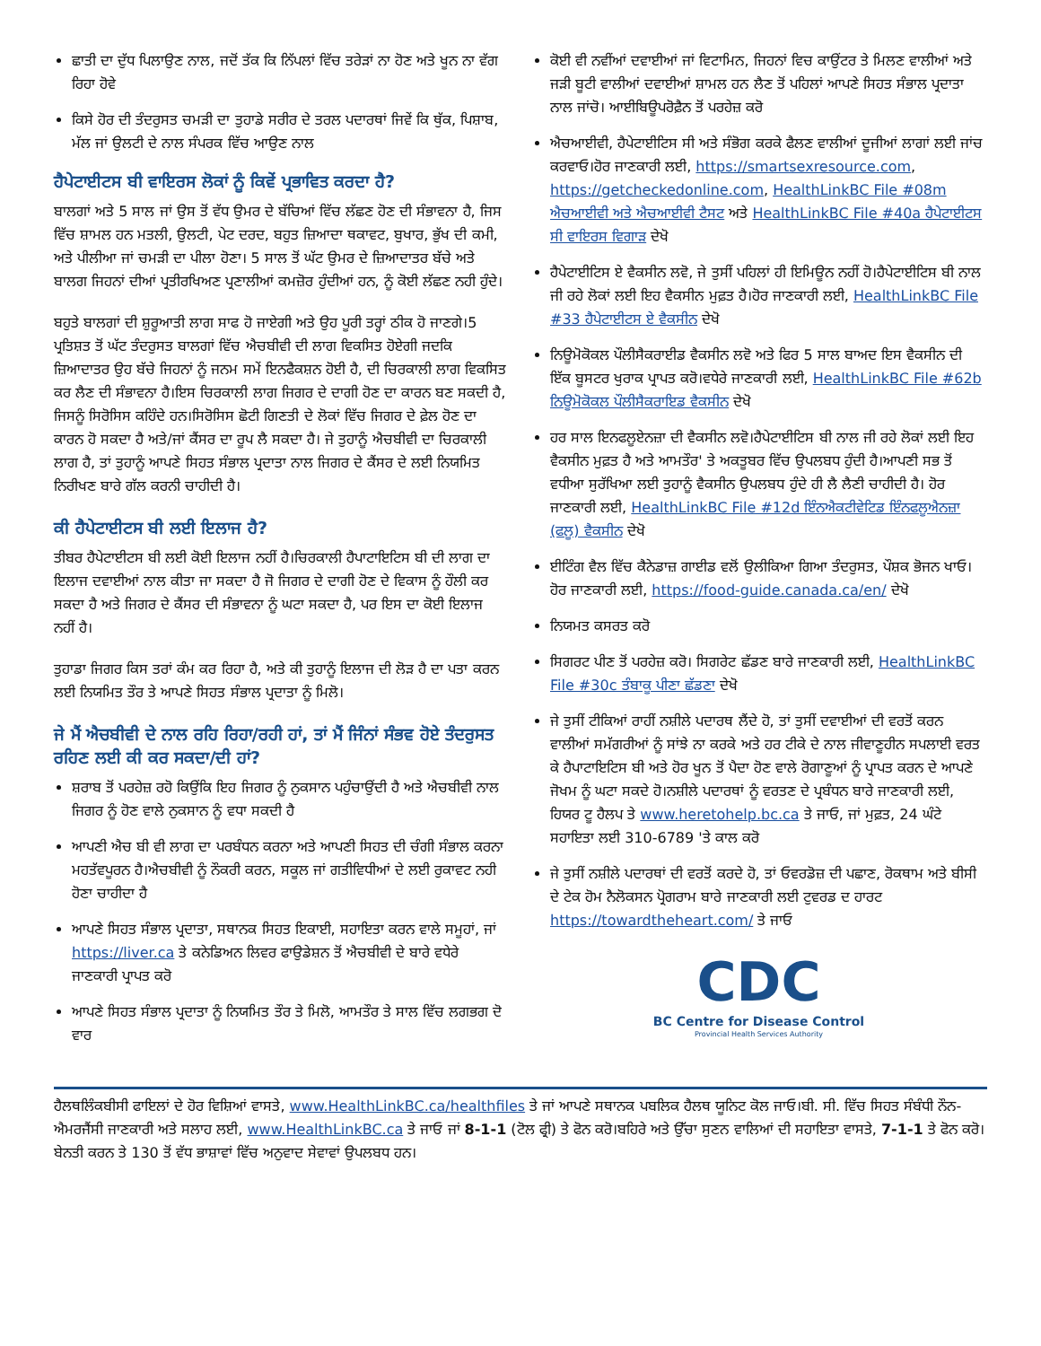ਛਾਤੀ ਦਾ ਦੁੱਧ ਪਿਲਾਉਣ ਨਾਲ, ਜਦੋਂ ਤੱਕ ਕਿ ਨਿੱਪਲਾਂ ਵਿੱਚ ਤਰੇੜਾਂ ਨਾ ਹੋਣ ਅਤੇ ਖੂਨ ਨਾ ਵੱਗ ਰਿਹਾ ਹੋਵੇ
ਕਿਸੇ ਹੋਰ ਦੀ ਤੰਦਰੁਸਤ ਚਮੜੀ ਦਾ ਤੁਹਾਡੇ ਸਰੀਰ ਦੇ ਤਰਲ ਪਦਾਰਥਾਂ ਜਿਵੇਂ ਕਿ ਥੁੱਕ, ਪਿਸ਼ਾਬ, ਮੱਲ ਜਾਂ ਉਲਟੀ ਦੇ ਨਾਲ ਸੰਪਰਕ ਵਿੱਚ ਆਉਣ ਨਾਲ
ਹੈਪੇਟਾਈਟਸ ਬੀ ਵਾਇਰਸ ਲੋਕਾਂ ਨੂੰ ਕਿਵੇਂ ਪ੍ਰਭਾਵਿਤ ਕਰਦਾ ਹੈ?
ਬਾਲਗਾਂ ਅਤੇ 5 ਸਾਲ ਜਾਂ ਉਸ ਤੋਂ ਵੱਧ ਉਮਰ ਦੇ ਬੱਚਿਆਂ ਵਿੱਚ ਲੱਛਣ ਹੋਣ ਦੀ ਸੰਭਾਵਨਾ ਹੈ, ਜਿਸ ਵਿੱਚ ਸ਼ਾਮਲ ਹਨ ਮਤਲੀ, ਉਲਟੀ, ਪੇਟ ਦਰਦ, ਬਹੁਤ ਜ਼ਿਆਦਾ ਥਕਾਵਟ, ਬੁਖਾਰ, ਭੁੱਖ ਦੀ ਕਮੀ, ਅਤੇ ਪੀਲੀਆ ਜਾਂ ਚਮੜੀ ਦਾ ਪੀਲਾ ਹੋਣਾ। 5 ਸਾਲ ਤੋਂ ਘੱਟ ਉਮਰ ਦੇ ਜ਼ਿਆਦਾਤਰ ਬੱਚੇ ਅਤੇ ਬਾਲਗ ਜਿਹਨਾਂ ਦੀਆਂ ਪ੍ਰਤੀਰਖਿਅਣ ਪ੍ਰਣਾਲੀਆਂ ਕਮਜ਼ੋਰ ਹੁੰਦੀਆਂ ਹਨ, ਨੂੰ ਕੋਈ ਲੱਛਣ ਨਹੀ ਹੁੰਦੇ।
ਬਹੁਤੇ ਬਾਲਗਾਂ ਦੀ ਸ਼ੁਰੂਆਤੀ ਲਾਗ ਸਾਫ ਹੋ ਜਾਏਗੀ ਅਤੇ ਉਹ ਪੂਰੀ ਤਰ੍ਹਾਂ ਠੀਕ ਹੋ ਜਾਣਗੇ।5 ਪ੍ਰਤਿਸ਼ਤ ਤੋਂ ਘੱਟ ਤੰਦਰੁਸਤ ਬਾਲਗਾਂ ਵਿੱਚ ਐਚਬੀਵੀ ਦੀ ਲਾਗ ਵਿਕਸਿਤ ਹੋਏਗੀ ਜਦਕਿ ਜ਼ਿਆਦਾਤਰ ਉਹ ਬੱਚੇ ਜਿਹਨਾਂ ਨੂੰ ਜਨਮ ਸਮੇਂ ਇਨਫੈਕਸ਼ਨ ਹੋਈ ਹੈ, ਦੀ ਚਿਰਕਾਲੀ ਲਾਗ ਵਿਕਸਿਤ ਕਰ ਲੈਣ ਦੀ ਸੰਭਾਵਨਾ ਹੈ।ਇਸ ਚਿਰਕਾਲੀ ਲਾਗ ਜਿਗਰ ਦੇ ਦਾਗੀ ਹੋਣ ਦਾ ਕਾਰਨ ਬਣ ਸਕਦੀ ਹੈ, ਜਿਸਨੂੰ ਸਿਰੋਸਿਸ ਕਹਿੰਦੇ ਹਨ।ਸਿਰੋਸਿਸ ਛੋਟੀ ਗਿਣਤੀ ਦੇ ਲੋਕਾਂ ਵਿੱਚ ਜਿਗਰ ਦੇ ਫ਼ੇਲ ਹੋਣ ਦਾ ਕਾਰਨ ਹੋ ਸਕਦਾ ਹੈ ਅਤੇ/ਜਾਂ ਕੈਂਸਰ ਦਾ ਰੂਪ ਲੈ ਸਕਦਾ ਹੈ। ਜੇ ਤੁਹਾਨੂੰ ਐਚਬੀਵੀ ਦਾ ਚਿਰਕਾਲੀ ਲਾਗ ਹੈ, ਤਾਂ ਤੁਹਾਨੂੰ ਆਪਣੇ ਸਿਹਤ ਸੰਭਾਲ ਪ੍ਰਦਾਤਾ ਨਾਲ ਜਿਗਰ ਦੇ ਕੈਂਸਰ ਦੇ ਲਈ ਨਿਯਮਿਤ ਨਿਰੀਖਣ ਬਾਰੇ ਗੱਲ ਕਰਨੀ ਚਾਹੀਦੀ ਹੈ।
ਕੀ ਹੈਪੇਟਾਈਟਸ ਬੀ ਲਈ ਇਲਾਜ ਹੈ?
ਤੀਬਰ ਹੈਪੇਟਾਈਟਸ ਬੀ ਲਈ ਕੋਈ ਇਲਾਜ ਨਹੀਂ ਹੈ।ਚਿਰਕਾਲੀ ਹੈਪਾਟਾਇਟਿਸ ਬੀ ਦੀ ਲਾਗ ਦਾ ਇਲਾਜ ਦਵਾਈਆਂ ਨਾਲ ਕੀਤਾ ਜਾ ਸਕਦਾ ਹੈ ਜੋ ਜਿਗਰ ਦੇ ਦਾਗੀ ਹੋਣ ਦੇ ਵਿਕਾਸ ਨੂੰ ਹੌਲੀ ਕਰ ਸਕਦਾ ਹੈ ਅਤੇ ਜਿਗਰ ਦੇ ਕੈਂਸਰ ਦੀ ਸੰਭਾਵਨਾ ਨੂੰ ਘਟਾ ਸਕਦਾ ਹੈ, ਪਰ ਇਸ ਦਾ ਕੋਈ ਇਲਾਜ ਨਹੀਂ ਹੈ।
ਤੁਹਾਡਾ ਜਿਗਰ ਕਿਸ ਤਰਾਂ ਕੰਮ ਕਰ ਰਿਹਾ ਹੈ, ਅਤੇ ਕੀ ਤੁਹਾਨੂੰ ਇਲਾਜ ਦੀ ਲੋੜ ਹੈ ਦਾ ਪਤਾ ਕਰਨ ਲਈ ਨਿਯਮਿਤ ਤੌਰ ਤੇ ਆਪਣੇ ਸਿਹਤ ਸੰਭਾਲ ਪ੍ਰਦਾਤਾ ਨੂੰ ਮਿਲੋ।
ਜੇ ਮੈਂ ਐਚਬੀਵੀ ਦੇ ਨਾਲ ਰਹਿ ਰਿਹਾ/ਰਹੀ ਹਾਂ, ਤਾਂ ਮੈਂ ਜਿੰਨਾਂ ਸੰਭਵ ਹੋਏ ਤੰਦਰੁਸਤ ਰਹਿਣ ਲਈ ਕੀ ਕਰ ਸਕਦਾ/ਦੀ ਹਾਂ?
ਸ਼ਰਾਬ ਤੋਂ ਪਰਹੇਜ਼ ਰਹੋ ਕਿਉਂਕਿ ਇਹ ਜਿਗਰ ਨੂੰ ਨੁਕਸਾਨ ਪਹੁੰਚਾਉਂਦੀ ਹੈ ਅਤੇ ਐਚਬੀਵੀ ਨਾਲ ਜਿਗਰ ਨੂੰ ਹੋਣ ਵਾਲੇ ਨੁਕਸਾਨ ਨੂੰ ਵਧਾ ਸਕਦੀ ਹੈ
ਆਪਣੀ ਐਚ ਬੀ ਵੀ ਲਾਗ ਦਾ ਪਰਬੰਧਨ ਕਰਨਾ ਅਤੇ ਆਪਣੀ ਸਿਹਤ ਦੀ ਚੰਗੀ ਸੰਭਾਲ ਕਰਨਾ ਮਹਤੱਵਪੂਰਨ ਹੈ।ਐਚਬੀਵੀ ਨੂੰ ਨੌਕਰੀ ਕਰਨ, ਸਕੂਲ ਜਾਂ ਗਤੀਵਿਧੀਆਂ ਦੇ ਲਈ ਰੁਕਾਵਟ ਨਹੀ ਹੋਣਾ ਚਾਹੀਦਾ ਹੈ
ਆਪਣੇ ਸਿਹਤ ਸੰਭਾਲ ਪ੍ਰਦਾਤਾ, ਸਥਾਨਕ ਸਿਹਤ ਇਕਾਈ, ਸਹਾਇਤਾ ਕਰਨ ਵਾਲੇ ਸਮੂਹਾਂ, ਜਾਂ https://liver.ca ਤੇ ਕਨੇਡਿਅਨ ਲਿਵਰ ਫਾਉਡੇਸ਼ਨ ਤੋਂ ਐਚਬੀਵੀ ਦੇ ਬਾਰੇ ਵਧੇਰੇ ਜਾਣਕਾਰੀ ਪ੍ਰਾਪਤ ਕਰੋ
ਆਪਣੇ ਸਿਹਤ ਸੰਭਾਲ ਪ੍ਰਦਾਤਾ ਨੂੰ ਨਿਯਮਿਤ ਤੌਰ ਤੇ ਮਿਲੋ, ਆਮਤੌਰ ਤੇ ਸਾਲ ਵਿੱਚ ਲਗਭਗ ਦੋ ਵਾਰ
ਕੋਈ ਵੀ ਨਵੀਂਆਂ ਦਵਾਈਆਂ ਜਾਂ ਵਿਟਾਮਿਨ, ਜਿਹਨਾਂ ਵਿਚ ਕਾਉਂਟਰ ਤੇ ਮਿਲਣ ਵਾਲੀਆਂ ਅਤੇ ਜੜੀ ਬੂਟੀ ਵਾਲੀਆਂ ਦਵਾਈਆਂ ਸ਼ਾਮਲ ਹਨ ਲੈਣ ਤੋਂ ਪਹਿਲਾਂ ਆਪਣੇ ਸਿਹਤ ਸੰਭਾਲ ਪ੍ਰਦਾਤਾ ਨਾਲ ਜਾਂਚੋ। ਆਈਬਿਊਪਰੋਫ਼ੈਨ ਤੋਂ ਪਰਹੇਜ਼ ਕਰੋ
ਐਚਆਈਵੀ, ਹੈਪੇਟਾਈਟਿਸ ਸੀ ਅਤੇ ਸੰਭੋਗ ਕਰਕੇ ਫੈਲਣ ਵਾਲੀਆਂ ਦੂਜੀਆਂ ਲਾਗਾਂ ਲਈ ਜਾਂਚ ਕਰਵਾਓ।ਹੋਰ ਜਾਣਕਾਰੀ ਲਈ, https://smartsexresource.com, https://getcheckedonline.com, HealthLinkBC File #08m ਐਚਆਈਵੀ ਅਤੇ ਐਚਆਈਵੀ ਟੈਸਟ ਅਤੇ HealthLinkBC File #40a ਹੈਪੇਟਾਈਟਸ ਸੀ ਵਾਇਰਸ ਵਿਗਾੜ ਦੇਖੋ
ਹੈਪੇਟਾਈਟਿਸ ਏ ਵੈਕਸੀਨ ਲਵੋ, ਜੇ ਤੁਸੀਂ ਪਹਿਲਾਂ ਹੀ ਇਮਿਊਨ ਨਹੀਂ ਹੋ।ਹੈਪੇਟਾਈਟਿਸ ਬੀ ਨਾਲ ਜੀ ਰਹੇ ਲੋਕਾਂ ਲਈ ਇਹ ਵੈਕਸੀਨ ਮੁਫ਼ਤ ਹੈ।ਹੋਰ ਜਾਣਕਾਰੀ ਲਈ, HealthLinkBC File #33 ਹੈਪੇਟਾਈਟਸ ਏ ਵੈਕਸੀਨ ਦੇਖੋ
ਨਿਊਮੋਕੋਕਲ ਪੌਲੀਸੈਕਰਾਈਡ ਵੈਕਸੀਨ ਲਵੋ ਅਤੇ ਫਿਰ 5 ਸਾਲ ਬਾਅਦ ਇਸ ਵੈਕਸੀਨ ਦੀ ਇੱਕ ਬੂਸਟਰ ਖੁਰਾਕ ਪ੍ਰਾਪਤ ਕਰੋ।ਵਧੇਰੇ ਜਾਣਕਾਰੀ ਲਈ, HealthLinkBC File #62b ਨਿਊਮੋਕੋਕਲ ਪੌਲੀਸੈਕਰਾਇਡ ਵੈਕਸੀਨ ਦੇਖੋ
ਹਰ ਸਾਲ ਇਨਫਲੂਏਨਜ਼ਾ ਦੀ ਵੈਕਸੀਨ ਲਵੋ।ਹੈਪੇਟਾਈਟਿਸ ਬੀ ਨਾਲ ਜੀ ਰਹੇ ਲੋਕਾਂ ਲਈ ਇਹ ਵੈਕਸੀਨ ਮੁਫ਼ਤ ਹੈ ਅਤੇ ਆਮਤੌਰ' ਤੇ ਅਕਤੂਬਰ ਵਿੱਚ ਉਪਲਬਧ ਹੁੰਦੀ ਹੈ।ਆਪਣੀ ਸਭ ਤੋਂ ਵਧੀਆ ਸੁਰੱਖਿਆ ਲਈ ਤੁਹਾਨੂੰ ਵੈਕਸੀਨ ਉਪਲਬਧ ਹੁੰਦੇ ਹੀ ਲੈ ਲੈਣੀ ਚਾਹੀਦੀ ਹੈ। ਹੋਰ ਜਾਣਕਾਰੀ ਲਈ, HealthLinkBC File #12d ਇੰਨਐਕਟੀਵੇਟਿਡ ਇੰਨਫਲੂਐਨਜ਼ਾ (ਫਲੂ) ਵੈਕਸੀਨ ਦੇਖੋ
ਈਟਿੰਗ ਵੈਲ ਵਿੱਚ ਕੈਨੇਡਾਜ਼ ਗਾਈਡ ਵਲੋਂ ਉਲੀਕਿਆ ਗਿਆ ਤੰਦਰੁਸਤ, ਪੌਸ਼ਕ ਭੋਜਨ ਖਾਓ। ਹੋਰ ਜਾਣਕਾਰੀ ਲਈ, https://food-guide.canada.ca/en/ ਦੇਖੋ
ਨਿਯਮਤ ਕਸਰਤ ਕਰੋ
ਸਿਗਰਟ ਪੀਣ ਤੋਂ ਪਰਹੇਜ਼ ਕਰੋ। ਸਿਗਰੇਟ ਛੱਡਣ ਬਾਰੇ ਜਾਣਕਾਰੀ ਲਈ, HealthLinkBC File #30c ਤੰਬਾਕੂ ਪੀਣਾ ਛੱਡਣਾ ਦੇਖੋ
ਜੇ ਤੁਸੀਂ ਟੀਕਿਆਂ ਰਾਹੀਂ ਨਸ਼ੀਲੇ ਪਦਾਰਥ ਲੈਂਦੇ ਹੋ, ਤਾਂ ਤੁਸੀਂ ਦਵਾਈਆਂ ਦੀ ਵਰਤੋਂ ਕਰਨ ਵਾਲੀਆਂ ਸਮੱਗਰੀਆਂ ਨੂੰ ਸਾਂਝੇ ਨਾ ਕਰਕੇ ਅਤੇ ਹਰ ਟੀਕੇ ਦੇ ਨਾਲ ਜੀਵਾਣੂਹੀਨ ਸਪਲਾਈ ਵਰਤ ਕੇ ਹੈਪਾਟਾਇਟਿਸ ਬੀ ਅਤੇ ਹੋਰ ਖੂਨ ਤੋਂ ਪੈਦਾ ਹੋਣ ਵਾਲੇ ਰੋਗਾਣੂਆਂ ਨੂੰ ਪ੍ਰਾਪਤ ਕਰਨ ਦੇ ਆਪਣੇ ਜੋਖਮ ਨੂੰ ਘਟਾ ਸਕਦੇ ਹੋ।ਨਸ਼ੀਲੇ ਪਦਾਰਥਾਂ ਨੂੰ ਵਰਤਣ ਦੇ ਪ੍ਰਬੰਧਨ ਬਾਰੇ ਜਾਣਕਾਰੀ ਲਈ, ਹਿਯਰ ਟੂ ਹੈਲਪ ਤੇ www.heretohelp.bc.ca ਤੇ ਜਾਓ, ਜਾਂ ਮੁਫ਼ਤ, 24 ਘੰਟੇ ਸਹਾਇਤਾ ਲਈ 310-6789 'ਤੇ ਕਾਲ ਕਰੋ
ਜੇ ਤੁਸੀਂ ਨਸ਼ੀਲੇ ਪਦਾਰਥਾਂ ਦੀ ਵਰਤੋਂ ਕਰਦੇ ਹੋ, ਤਾਂ ਓਵਰਡੋਜ਼ ਦੀ ਪਛਾਣ, ਰੋਕਥਾਮ ਅਤੇ ਬੀਸੀ ਦੇ ਟੇਕ ਹੋਮ ਨੈਲੋਕਸਨ ਪ੍ਰੋਗਰਾਮ ਬਾਰੇ ਜਾਣਕਾਰੀ ਲਈ ਟੁਵਰਡ ਦ ਹਾਰਟ https://towardtheheart.com/ ਤੇ ਜਾਓ
CDC
BC Centre for Disease Control
Provincial Health Services Authority
ਹੈਲਥਲਿੰਕਬੀਸੀ ਫਾਇਲਾਂ ਦੇ ਹੋਰ ਵਿਸ਼ਿਆਂ ਵਾਸਤੇ, www.HealthLinkBC.ca/healthfiles ਤੇ ਜਾਂ ਆਪਣੇ ਸਥਾਨਕ ਪਬਲਿਕ ਹੈਲਥ ਯੂਨਿਟ ਕੋਲ ਜਾਓ।ਬੀ. ਸੀ. ਵਿੱਚ ਸਿਹਤ ਸੰਬੰਧੀ ਨੌਨ-ਐਮਰਜੈਂਸੀ ਜਾਣਕਾਰੀ ਅਤੇ ਸਲਾਹ ਲਈ, www.HealthLinkBC.ca ਤੇ ਜਾਓ ਜਾਂ 8-1-1 (ਟੋਲ ਫ੍ਰੀ) ਤੇ ਫੋਨ ਕਰੋ।ਬਹਿਰੇ ਅਤੇ ਉੱਚਾ ਸੁਣਨ ਵਾਲਿਆਂ ਦੀ ਸਹਾਇਤਾ ਵਾਸਤੇ, 7-1-1 ਤੇ ਫੋਨ ਕਰੋ। ਬੇਨਤੀ ਕਰਨ ਤੇ 130 ਤੋਂ ਵੱਧ ਭਾਸ਼ਾਵਾਂ ਵਿੱਚ ਅਨੁਵਾਦ ਸੇਵਾਵਾਂ ਉਪਲਬਧ ਹਨ।